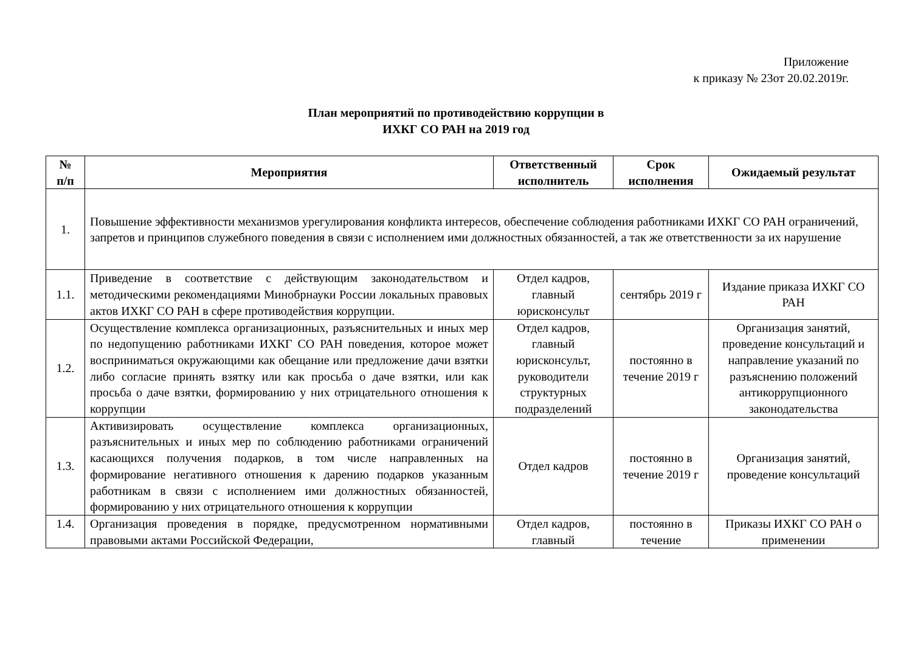Приложение
к приказу № 23от 20.02.2019г.
План мероприятий по противодействию коррупции в
ИХКГ СО РАН на 2019 год
| № п/п | Мероприятия | Ответственный исполнитель | Срок исполнения | Ожидаемый результат |
| --- | --- | --- | --- | --- |
| 1. | Повышение эффективности механизмов урегулирования конфликта интересов, обеспечение соблюдения работниками ИХКГ СО РАН ограничений, запретов и принципов служебного поведения в связи с исполнением ими должностных обязанностей, а так же ответственности за их нарушение | | | |
| 1.1. | Приведение в соответствие с действующим законодательством и методическими рекомендациями Минобрнауки России локальных правовых актов ИХКГ СО РАН в сфере противодействия коррупции. | Отдел кадров, главный юрисконсульт | сентябрь 2019 г | Издание приказа ИХКГ СО РАН |
| 1.2. | Осуществление комплекса организационных, разъяснительных и иных мер по недопущению работниками ИХКГ СО РАН поведения, которое может восприниматься окружающими как обещание или предложение дачи взятки либо согласие принять взятку или как просьба о даче взятки, или как просьба о даче взятки, формированию у них отрицательного отношения к коррупции | Отдел кадров, главный юрисконсульт, руководители структурных подразделений | постоянно в течение 2019 г | Организация занятий, проведение консультаций и направление указаний по разъяснению положений антикоррупционного законодательства |
| 1.3. | Активизировать осуществление комплекса организационных, разъяснительных и иных мер по соблюдению работниками ограничений касающихся получения подарков, в том числе направленных на формирование негативного отношения к дарению подарков указанным работникам в связи с исполнением ими должностных обязанностей, формированию у них отрицательного отношения к коррупции | Отдел кадров | постоянно в течение 2019 г | Организация занятий, проведение консультаций |
| 1.4. | Организация проведения в порядке, предусмотренном нормативными правовыми актами Российской Федерации, | Отдел кадров, главный | постоянно в течение | Приказы ИХКГ СО РАН о применении |